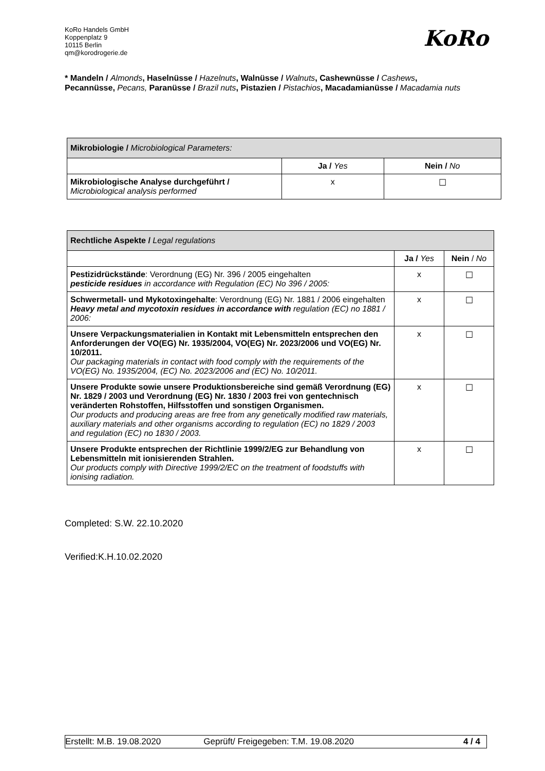KoRo Handels GmbH
Koppenplatz 9
10115 Berlin
qm@korodrogerie.de
KoRo
* Mandeln / Almonds, Haselnüsse / Hazelnuts, Walnüsse / Walnuts, Cashewnüsse / Cashews, Pecannüsse, Pecans, Paranüsse / Brazil nuts, Pistazien / Pistachios, Macadamianüsse / Macadamia nuts
| Mikrobiologie / Microbiological Parameters: | | |
| --- | --- | --- |
| | Ja / Yes | Nein / No |
| Mikrobiologische Analyse durchgeführt / Microbiological analysis performed | x | ☐ |
| Rechtliche Aspekte / Legal regulations | | |
| --- | --- | --- |
| | Ja / Yes | Nein / No |
| Pestizidrückstände : Verordnung (EG) Nr. 396 / 2005 eingehalten pesticide residues in accordance with Regulation (EC) No 396 / 2005: | x | ☐ |
| Schwermetall- und Mykotoxingehalte : Verordnung (EG) Nr. 1881 / 2006 eingehalten Heavy metal and mycotoxin residues in accordance with regulation (EC) no 1881 / 2006: | x | ☐ |
| Unsere Verpackungsmaterialien in Kontakt mit Lebensmitteln entsprechen den Anforderungen der VO(EG) Nr. 1935/2004, VO(EG) Nr. 2023/2006 und VO(EG) Nr. 10/2011. Our packaging materials in contact with food comply with the requirements of the VO(EG) No. 1935/2004, (EC) No. 2023/2006 and (EC) No. 10/2011. | x | ☐ |
| Unsere Produkte sowie unsere Produktionsbereiche sind gemäß Verordnung (EG) Nr. 1829 / 2003 und Verordnung (EG) Nr. 1830 / 2003 frei von gentechnisch veränderten Rohstoffen, Hilfsstoffen und sonstigen Organismen. Our products and producing areas are free from any genetically modified raw materials, auxiliary materials and other organisms according to regulation (EC) no 1829 / 2003 and regulation (EC) no 1830 / 2003. | x | ☐ |
| Unsere Produkte entsprechen der Richtlinie 1999/2/EG zur Behandlung von Lebensmitteln mit ionisierenden Strahlen. Our products comply with Directive 1999/2/EC on the treatment of foodstuffs with ionising radiation. | x | ☐ |
Completed: S.W. 22.10.2020
Verified:K.H.10.02.2020
Erstellt: M.B. 19.08.2020 Geprüft/ Freigegeben: T.M. 19.08.2020
4 / 4